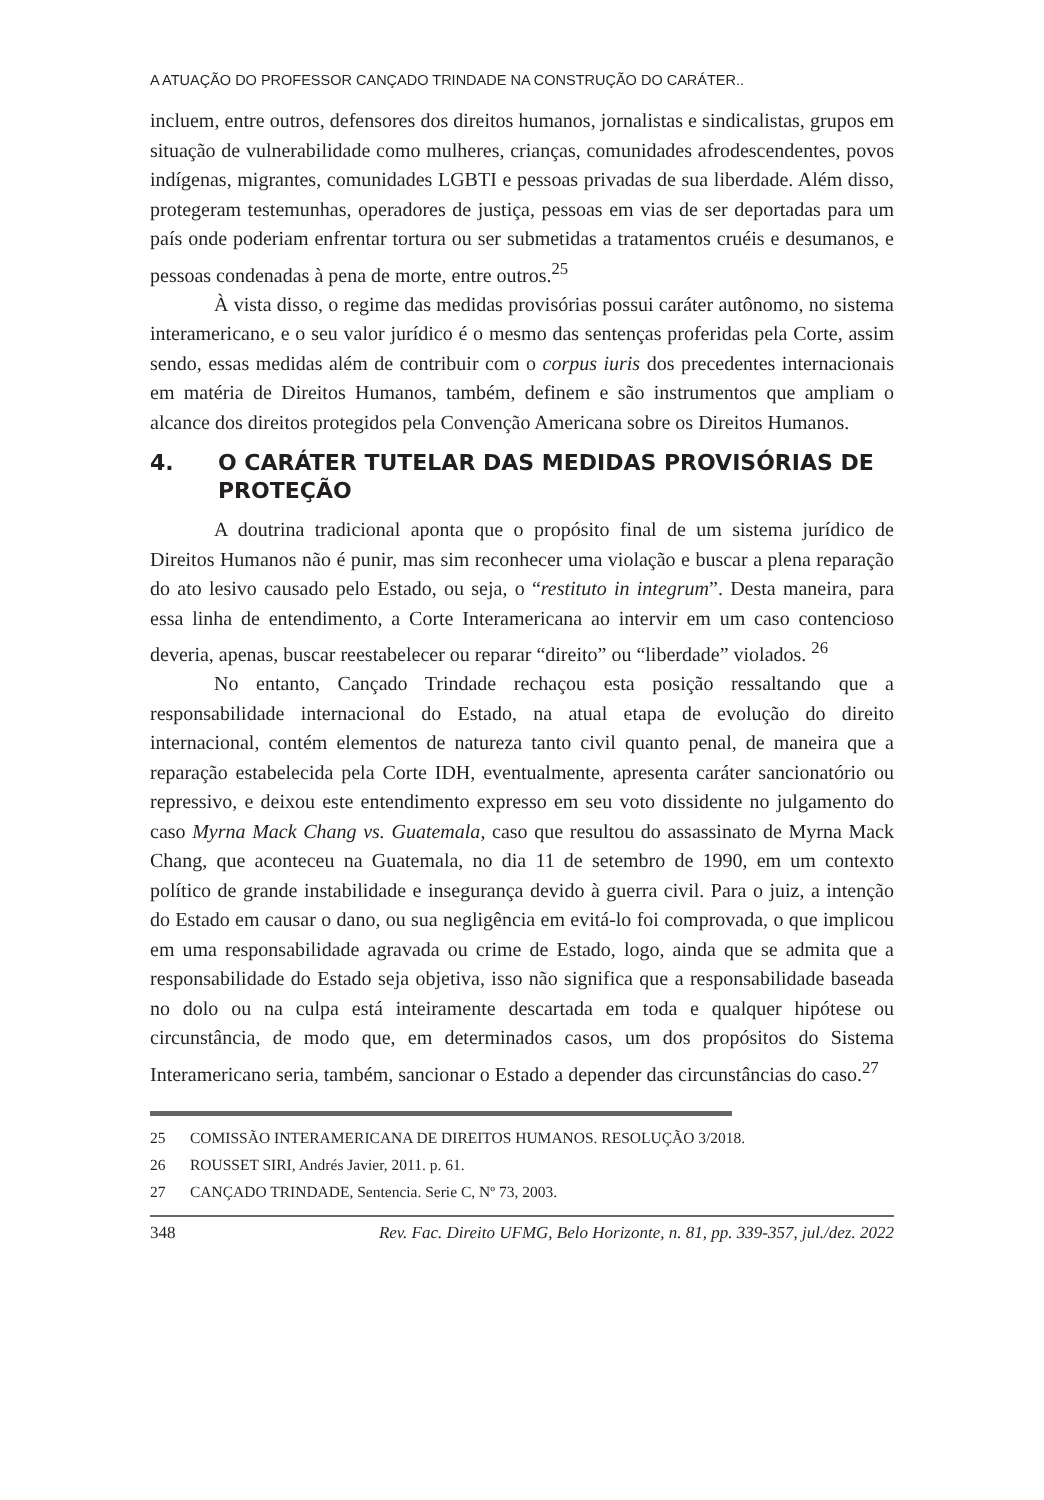A ATUAÇÃO DO PROFESSOR CANÇADO TRINDADE NA CONSTRUÇÃO DO CARÁTER..
incluem, entre outros, defensores dos direitos humanos, jornalistas e sindicalistas, grupos em situação de vulnerabilidade como mulheres, crianças, comunidades afrodescendentes, povos indígenas, migrantes, comunidades LGBTI e pessoas privadas de sua liberdade. Além disso, protegeram testemunhas, operadores de justiça, pessoas em vias de ser deportadas para um país onde poderiam enfrentar tortura ou ser submetidas a tratamentos cruéis e desumanos, e pessoas condenadas à pena de morte, entre outros.<sup>25</sup>
À vista disso, o regime das medidas provisórias possui caráter autônomo, no sistema interamericano, e o seu valor jurídico é o mesmo das sentenças proferidas pela Corte, assim sendo, essas medidas além de contribuir com o corpus iuris dos precedentes internacionais em matéria de Direitos Humanos, também, definem e são instrumentos que ampliam o alcance dos direitos protegidos pela Convenção Americana sobre os Direitos Humanos.
4. O CARÁTER TUTELAR DAS MEDIDAS PROVISÓRIAS DE PROTEÇÃO
A doutrina tradicional aponta que o propósito final de um sistema jurídico de Direitos Humanos não é punir, mas sim reconhecer uma violação e buscar a plena reparação do ato lesivo causado pelo Estado, ou seja, o “restituto in integrum”. Desta maneira, para essa linha de entendimento, a Corte Interamericana ao intervir em um caso contencioso deveria, apenas, buscar reestabelecer ou reparar “direito” ou “liberdade” violados. <sup>26</sup>
No entanto, Cançado Trindade rechaçou esta posição ressaltando que a responsabilidade internacional do Estado, na atual etapa de evolução do direito internacional, contém elementos de natureza tanto civil quanto penal, de maneira que a reparação estabelecida pela Corte IDH, eventualmente, apresenta caráter sancionatório ou repressivo, e deixou este entendimento expresso em seu voto dissidente no julgamento do caso Myrna Mack Chang vs. Guatemala, caso que resultou do assassinato de Myrna Mack Chang, que aconteceu na Guatemala, no dia 11 de setembro de 1990, em um contexto político de grande instabilidade e insegurança devido à guerra civil. Para o juiz, a intenção do Estado em causar o dano, ou sua negligência em evitá-lo foi comprovada, o que implicou em uma responsabilidade agravada ou crime de Estado, logo, ainda que se admita que a responsabilidade do Estado seja objetiva, isso não significa que a responsabilidade baseada no dolo ou na culpa está inteiramente descartada em toda e qualquer hipótese ou circunstância, de modo que, em determinados casos, um dos propósitos do Sistema Interamericano seria, também, sancionar o Estado a depender das circunstâncias do caso.<sup>27</sup>
25 COMISSÃO INTERAMERICANA DE DIREITOS HUMANOS. RESOLUÇÃO 3/2018.
26 ROUSSET SIRI, Andrés Javier, 2011. p. 61.
27 CANÇADO TRINDADE, Sentencia. Serie C, Nº 73, 2003.
348 Rev. Fac. Direito UFMG, Belo Horizonte, n. 81, pp. 339-357, jul./dez. 2022